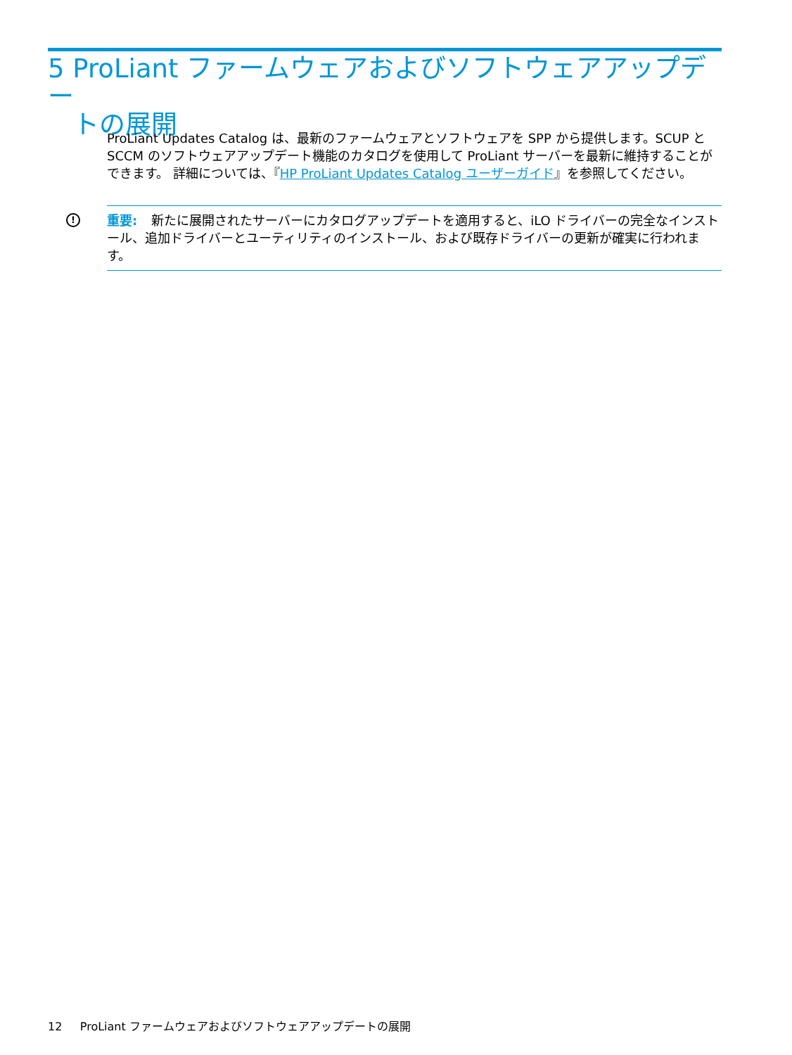5 ProLiant ファームウェアおよびソフトウェアアップデー
トの展開
ProLiant Updates Catalog は、最新のファームウェアとソフトウェアを SPP から提供します。SCUP と SCCM のソフトウェアアップデート機能のカタログを使用して ProLiant サーバーを最新に維持することができます。 詳細については、『HP ProLiant Updates Catalog ユーザーガイド』を参照してください。
! 重要: 新たに展開されたサーバーにカタログアップデートを適用すると、iLO ドライバーの完全なインストール、追加ドライバーとユーティリティのインストール、および既存ドライバーの更新が確実に行われます。
12 ProLiant ファームウェアおよびソフトウェアアップデートの展開